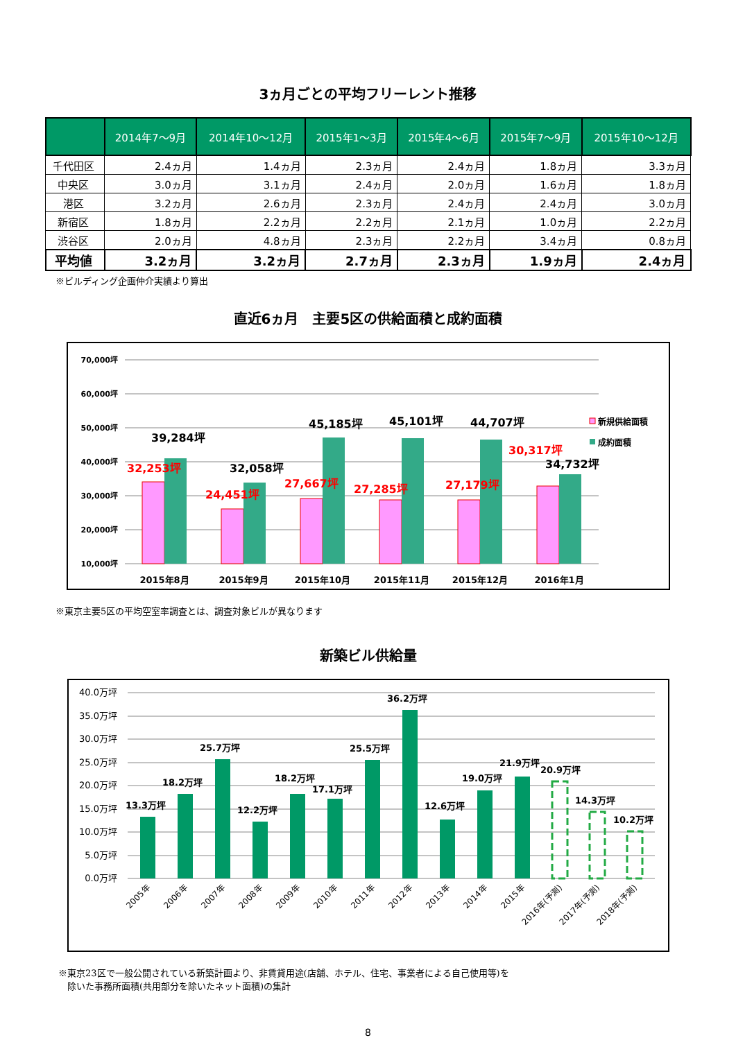3ヵ月ごとの平均フリーレント推移
| | 2014年7～9月 | 2014年10～12月 | 2015年1～3月 | 2015年4～6月 | 2015年7～9月 | 2015年10～12月 |
| --- | --- | --- | --- | --- | --- | --- |
| 千代田区 | 2.4ヵ月 | 1.4ヵ月 | 2.3ヵ月 | 2.4ヵ月 | 1.8ヵ月 | 3.3ヵ月 |
| 中央区 | 3.0ヵ月 | 3.1ヵ月 | 2.4ヵ月 | 2.0ヵ月 | 1.6ヵ月 | 1.8ヵ月 |
| 港区 | 3.2ヵ月 | 2.6ヵ月 | 2.3ヵ月 | 2.4ヵ月 | 2.4ヵ月 | 3.0ヵ月 |
| 新宿区 | 1.8ヵ月 | 2.2ヵ月 | 2.2ヵ月 | 2.1ヵ月 | 1.0ヵ月 | 2.2ヵ月 |
| 渋谷区 | 2.0ヵ月 | 4.8ヵ月 | 2.3ヵ月 | 2.2ヵ月 | 3.4ヵ月 | 0.8ヵ月 |
| 平均値 | 3.2ヵ月 | 3.2ヵ月 | 2.7ヵ月 | 2.3ヵ月 | 1.9ヵ月 | 2.4ヵ月 |
※ビルディング企画仲介実績より算出
直近6ヵ月　主要5区の供給面積と成約面積
70,000坪
60,000坪
50,000坪
40,000坪
30,000坪
20,000坪
10,000坪
39,284坪
32,058坪
45,185坪
45,101坪
44,707坪
34,732坪
32,253坪
24,451坪
27,667坪
27,285坪
27,179坪
30,317坪
2015年8月
2015年9月
2015年10月
2015年11月
2015年12月
2016年1月
新規供給面積
成約面積
※東京主要5区の平均空室率調査とは、調査対象ビルが異なります
新築ビル供給量
40.0万坪
35.0万坪
30.0万坪
25.0万坪
20.0万坪
15.0万坪
10.0万坪
5.0万坪
0.0万坪
13.3万坪
18.2万坪
25.7万坪
12.2万坪
18.2万坪
17.1万坪
25.5万坪
36.2万坪
12.6万坪
19.0万坪
21.9万坪
20.9万坪
14.3万坪
10.2万坪
2005年
2006年
2007年
2008年
2009年
2010年
2011年
2012年
2013年
2014年
2015年
2016年(予測)
2017年(予測)
2018年(予測)
※東京23区で一般公開されている新築計画より、非賃貸用途(店舗、ホテル、住宅、事業者による自己使用等)を
　除いた事務所面積(共用部分を除いたネット面積)の集計
8